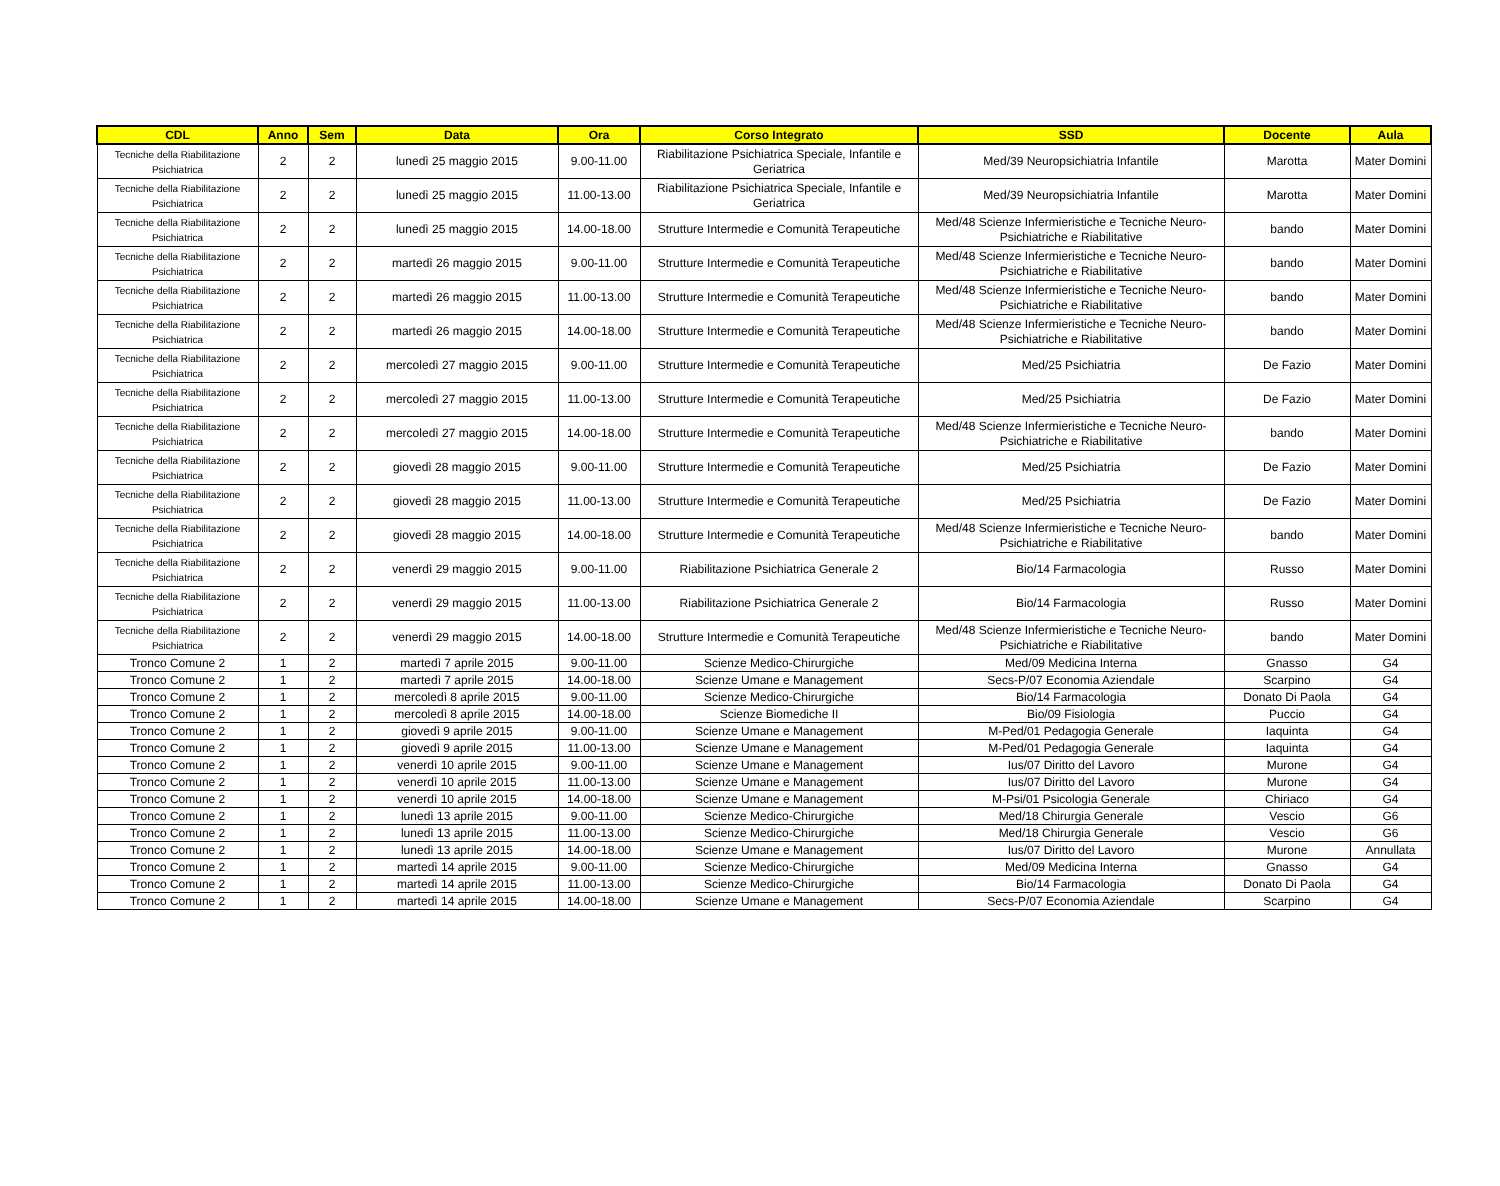| CDL | Anno | Sem | Data | Ora | Corso Integrato | SSD | Docente | Aula |
| --- | --- | --- | --- | --- | --- | --- | --- | --- |
| Tecniche della Riabilitazione Psichiatrica | 2 | 2 | lunedì 25 maggio 2015 | 9.00-11.00 | Riabilitazione Psichiatrica Speciale, Infantile e Geriatrica | Med/39 Neuropsichiatria Infantile | Marotta | Mater Domini |
| Tecniche della Riabilitazione Psichiatrica | 2 | 2 | lunedì 25 maggio 2015 | 11.00-13.00 | Riabilitazione Psichiatrica Speciale, Infantile e Geriatrica | Med/39 Neuropsichiatria Infantile | Marotta | Mater Domini |
| Tecniche della Riabilitazione Psichiatrica | 2 | 2 | lunedì 25 maggio 2015 | 14.00-18.00 | Strutture Intermedie e Comunità Terapeutiche | Med/48 Scienze Infermieristiche e Tecniche Neuro-Psichiatriche e Riabilitative | bando | Mater Domini |
| Tecniche della Riabilitazione Psichiatrica | 2 | 2 | martedì 26 maggio 2015 | 9.00-11.00 | Strutture Intermedie e Comunità Terapeutiche | Med/48 Scienze Infermieristiche e Tecniche Neuro-Psichiatriche e Riabilitative | bando | Mater Domini |
| Tecniche della Riabilitazione Psichiatrica | 2 | 2 | martedì 26 maggio 2015 | 11.00-13.00 | Strutture Intermedie e Comunità Terapeutiche | Med/48 Scienze Infermieristiche e Tecniche Neuro-Psichiatriche e Riabilitative | bando | Mater Domini |
| Tecniche della Riabilitazione Psichiatrica | 2 | 2 | martedì 26 maggio 2015 | 14.00-18.00 | Strutture Intermedie e Comunità Terapeutiche | Med/48 Scienze Infermieristiche e Tecniche Neuro-Psichiatriche e Riabilitative | bando | Mater Domini |
| Tecniche della Riabilitazione Psichiatrica | 2 | 2 | mercoledì 27 maggio 2015 | 9.00-11.00 | Strutture Intermedie e Comunità Terapeutiche | Med/25 Psichiatria | De Fazio | Mater Domini |
| Tecniche della Riabilitazione Psichiatrica | 2 | 2 | mercoledì 27 maggio 2015 | 11.00-13.00 | Strutture Intermedie e Comunità Terapeutiche | Med/25 Psichiatria | De Fazio | Mater Domini |
| Tecniche della Riabilitazione Psichiatrica | 2 | 2 | mercoledì 27 maggio 2015 | 14.00-18.00 | Strutture Intermedie e Comunità Terapeutiche | Med/48 Scienze Infermieristiche e Tecniche Neuro-Psichiatriche e Riabilitative | bando | Mater Domini |
| Tecniche della Riabilitazione Psichiatrica | 2 | 2 | giovedì 28 maggio 2015 | 9.00-11.00 | Strutture Intermedie e Comunità Terapeutiche | Med/25 Psichiatria | De Fazio | Mater Domini |
| Tecniche della Riabilitazione Psichiatrica | 2 | 2 | giovedì 28 maggio 2015 | 11.00-13.00 | Strutture Intermedie e Comunità Terapeutiche | Med/25 Psichiatria | De Fazio | Mater Domini |
| Tecniche della Riabilitazione Psichiatrica | 2 | 2 | giovedì 28 maggio 2015 | 14.00-18.00 | Strutture Intermedie e Comunità Terapeutiche | Med/48 Scienze Infermieristiche e Tecniche Neuro-Psichiatriche e Riabilitative | bando | Mater Domini |
| Tecniche della Riabilitazione Psichiatrica | 2 | 2 | venerdì 29 maggio 2015 | 9.00-11.00 | Riabilitazione Psichiatrica Generale 2 | Bio/14 Farmacologia | Russo | Mater Domini |
| Tecniche della Riabilitazione Psichiatrica | 2 | 2 | venerdì 29 maggio 2015 | 11.00-13.00 | Riabilitazione Psichiatrica Generale 2 | Bio/14 Farmacologia | Russo | Mater Domini |
| Tecniche della Riabilitazione Psichiatrica | 2 | 2 | venerdì 29 maggio 2015 | 14.00-18.00 | Strutture Intermedie e Comunità Terapeutiche | Med/48 Scienze Infermieristiche e Tecniche Neuro-Psichiatriche e Riabilitative | bando | Mater Domini |
| Tronco Comune 2 | 1 | 2 | martedì 7 aprile 2015 | 9.00-11.00 | Scienze Medico-Chirurgiche | Med/09 Medicina Interna | Gnasso | G4 |
| Tronco Comune 2 | 1 | 2 | martedì 7 aprile 2015 | 14.00-18.00 | Scienze Umane e Management | Secs-P/07 Economia Aziendale | Scarpino | G4 |
| Tronco Comune 2 | 1 | 2 | mercoledì 8 aprile 2015 | 9.00-11.00 | Scienze Medico-Chirurgiche | Bio/14 Farmacologia | Donato Di Paola | G4 |
| Tronco Comune 2 | 1 | 2 | mercoledì 8 aprile 2015 | 14.00-18.00 | Scienze Biomediche II | Bio/09 Fisiologia | Puccio | G4 |
| Tronco Comune 2 | 1 | 2 | giovedì 9 aprile 2015 | 9.00-11.00 | Scienze Umane e Management | M-Ped/01 Pedagogia Generale | Iaquinta | G4 |
| Tronco Comune 2 | 1 | 2 | giovedì 9 aprile 2015 | 11.00-13.00 | Scienze Umane e Management | M-Ped/01 Pedagogia Generale | Iaquinta | G4 |
| Tronco Comune 2 | 1 | 2 | venerdì 10 aprile 2015 | 9.00-11.00 | Scienze Umane e Management | Ius/07 Diritto del Lavoro | Murone | G4 |
| Tronco Comune 2 | 1 | 2 | venerdì 10 aprile 2015 | 11.00-13.00 | Scienze Umane e Management | Ius/07 Diritto del Lavoro | Murone | G4 |
| Tronco Comune 2 | 1 | 2 | venerdì 10 aprile 2015 | 14.00-18.00 | Scienze Umane e Management | M-Psi/01 Psicologia Generale | Chiriaco | G4 |
| Tronco Comune 2 | 1 | 2 | lunedì 13 aprile 2015 | 9.00-11.00 | Scienze Medico-Chirurgiche | Med/18 Chirurgia Generale | Vescio | G6 |
| Tronco Comune 2 | 1 | 2 | lunedì 13 aprile 2015 | 11.00-13.00 | Scienze Medico-Chirurgiche | Med/18 Chirurgia Generale | Vescio | G6 |
| Tronco Comune 2 | 1 | 2 | lunedì 13 aprile 2015 | 14.00-18.00 | Scienze Umane e Management | Ius/07 Diritto del Lavoro | Murone | Annullata |
| Tronco Comune 2 | 1 | 2 | martedì 14 aprile 2015 | 9.00-11.00 | Scienze Medico-Chirurgiche | Med/09 Medicina Interna | Gnasso | G4 |
| Tronco Comune 2 | 1 | 2 | martedì 14 aprile 2015 | 11.00-13.00 | Scienze Medico-Chirurgiche | Bio/14 Farmacologia | Donato Di Paola | G4 |
| Tronco Comune 2 | 1 | 2 | martedì 14 aprile 2015 | 14.00-18.00 | Scienze Umane e Management | Secs-P/07 Economia Aziendale | Scarpino | G4 |